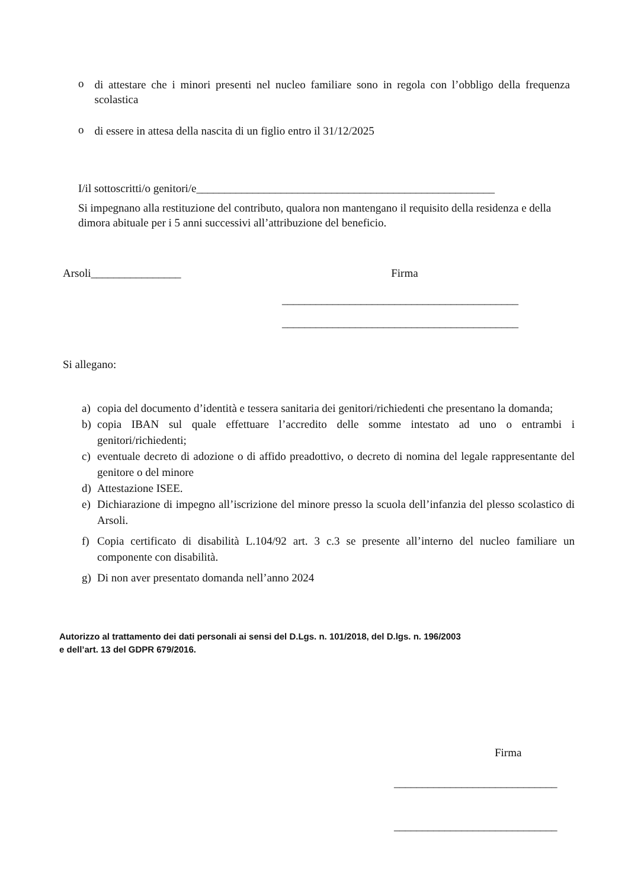o
di attestare che i minori presenti nel nucleo familiare sono in regola con l’obbligo della frequenza scolastica
o
di essere in attesa della nascita di un figlio entro il 31/12/2025
I/il sottoscritti/o genitori/e_____________________________________________________
Si impegnano alla restituzione del contributo, qualora non mantengano il requisito della residenza e della dimora abituale per i 5 anni successivi all’attribuzione del beneficio.
Arsoli________________ Firma
__________________________________________
__________________________________________
Si allegano:
a) copia del documento d’identità e tessera sanitaria dei genitori/richiedenti che presentano la domanda;
b) copia IBAN sul quale effettuare l’accredito delle somme intestato ad uno o entrambi i genitori/richiedenti;
c) eventuale decreto di adozione o di affido preadottivo, o decreto di nomina del legale rappresentante del genitore o del minore
d) Attestazione ISEE.
e) Dichiarazione di impegno all’iscrizione del minore presso la scuola dell’infanzia del plesso scolastico di Arsoli.
f) Copia certificato di disabilità L.104/92 art. 3 c.3 se presente all’interno del nucleo familiare un componente con disabilità.
g) Di non aver presentato domanda nell’anno 2024
Autorizzo al trattamento dei dati personali ai sensi del D.Lgs. n. 101/2018, del D.lgs. n. 196/2003
e dell’art. 13 del GDPR 679/2016.
Firma
_____________________________
_____________________________